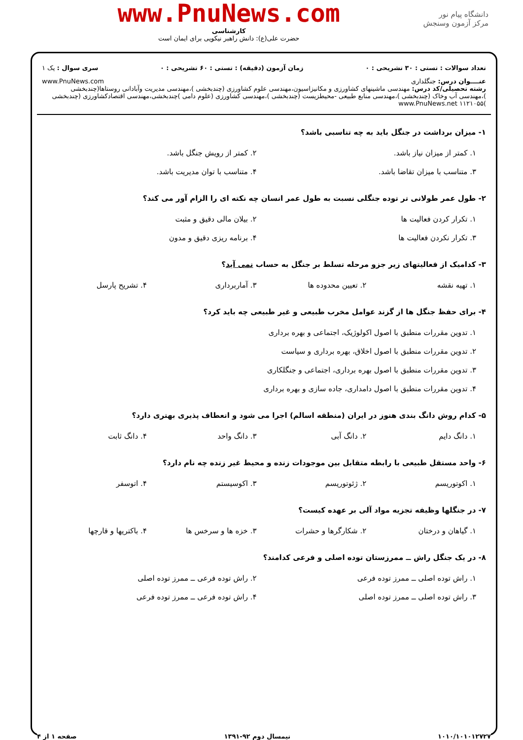دانشگاه پیام نور
مرکز آزمون وسنجش
www.PnuNews.com
کارشناسی
حضرت علی(ع): دانش راهبر نیکویی برای ایمان است
تعداد سوالات : تستی : ۳۰ تشریحی : ۰ زمان آزمون (دقیقه) : تستی : ۶۰ تشریحی : ۰ سری سوال : یک ۱
عنــــوان درس: جنگلداری www.PnuNews.com
رشته تحصیلی/کد درس: مهندسی ماشینهای کشاورزی و مکانیزاسیون،مهندسی علوم کشاورزی (چندبخشی )،مهندسی مدیریت وآبادانی روستاها(چندبخشی )،مهندسی آب وخاک (چندبخشی )،مهندسی منابع طبیعی -محیطزیست (چندبخشی )،مهندسی کشاورزی (علوم دامی )چندبخشی،مهندسی اقتصادکشاورزی (چندبخشی )۱۱۲۱۰۵۵ www.PnuNews.net
۱- میزان برداشت در جنگل باید به چه تناسبی باشد؟
۱. کمتر از میزان نیاز باشد.
۲. کمتر از رویش جنگل باشد.
۳. متناسب با میزان تقاضا باشد.
۴. متناسب با توان مدیریت باشد.
۲- طول عمر طولانی تر توده جنگلی نسبت به طول عمر انسان چه نکته ای را الزام آور می کند؟
۱. تکرار کردن فعالیت ها
۲. بیلان مالی دقیق و مثبت
۳. تکرار نکردن فعالیت ها
۴. برنامه ریزی دقیق و مدون
۳- کدامیک از فعالیتهای زیر جزو مرحله تسلط بر جنگل به حساب نمی آید؟
۱. تهیه نقشه
۲. تعیین محدوده ها
۳. آماربرداری
۴. تشریح پارسل
۴- برای حفظ جنگل ها از گزند عوامل مخرب طبیعی و غیر طبیعی چه باید کرد؟
۱. تدوین مقررات منطبق با اصول اکولوژیک، اجتماعی و بهره برداری
۲. تدوین مقررات منطبق با اصول اخلاق، بهره برداری و سیاست
۳. تدوین مقررات منطبق با اصول بهره برداری، اجتماعی و جنگلکاری
۴. تدوین مقررات منطبق با اصول دامداری، جاده سازی و بهره برداری
۵- کدام روش دانگ بندی هنوز در ایران (منطقه اسالم) اجرا می شود و انعطاف پذیری بهتری دارد؟
۱. دانگ دایم
۲. دانگ آبی
۳. دانگ واحد
۴. دانگ ثابت
۶- واحد مستقل طبیعی با رابطه متقابل بین موجودات زنده و محیط غیر زنده چه نام دارد؟
۱. اکوتوریسم
۲. ژئوتوریسم
۳. اکوسیستم
۴. اتوسفر
۷- در جنگلها وظیفه تجزیه مواد آلی بر عهده کیست؟
۱. گیاهان و درختان
۲. شکارگرها و حشرات
۳. خزه ها و سرخس ها
۴. باکتریها و قارچها
۸- در یک جنگل راش ــ ممرزستان توده اصلی و فرعی کدامند؟
۱. راش توده اصلی ــ ممرز توده فرعی
۲. راش توده فرعی ــ ممرز توده اصلی
۳. راش توده اصلی ــ ممرز توده اصلی
۴. راش توده فرعی ــ ممرز توده فرعی
۱۰۱۰/۱۰۱۰۱۲۷۲۷ نیمسال دوم ۹۲-۱۳۹۱ صفحه ۱ از ۴